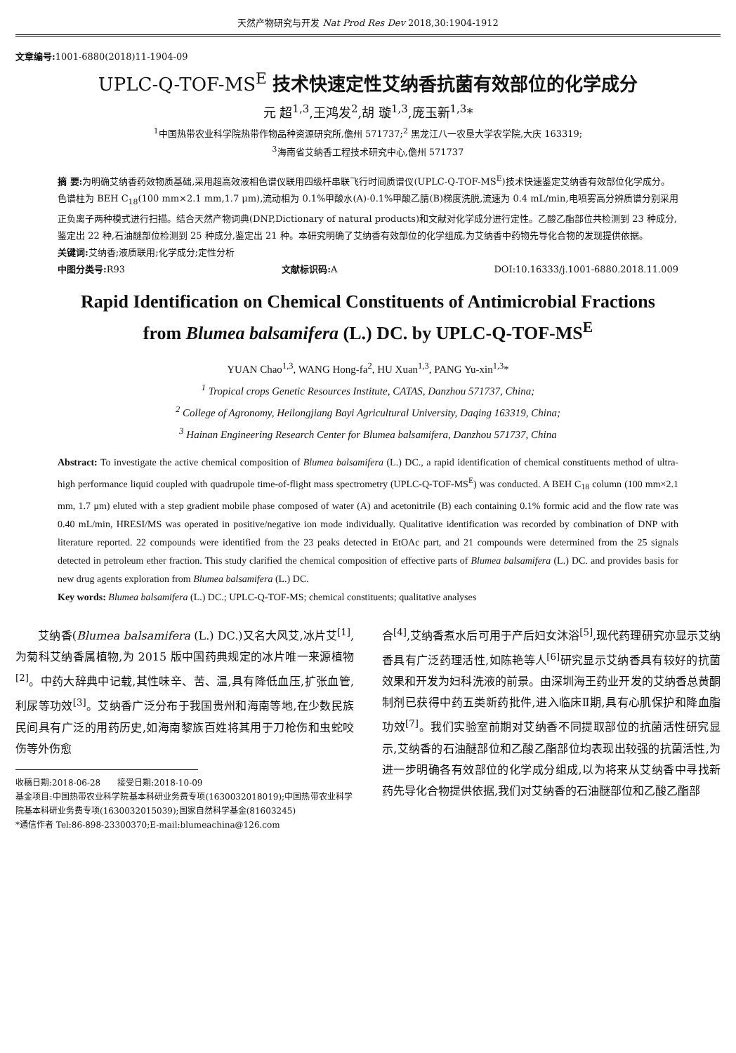天然产物研究与开发 Nat Prod Res Dev 2018,30:1904-1912
文章编号: 1001-6880(2018)11-1904-09
UPLC-Q-TOF-MS<sup>E</sup> 技术快速定性艾纳香抗菌有效部位的化学成分
元 超<sup>1,3</sup>,王鸿发<sup>2</sup>,胡 璇<sup>1,3</sup>,庞玉新<sup>1,3</sup>*
<sup>1</sup> 中国热带农业科学院热带作物品种资源研究所,儋州 571737;<sup>2</sup> 黑龙江八一农垦大学农学院,大庆 163319;
<sup>3</sup> 海南省艾纳香工程技术研究中心,儋州 571737
摘 要: 为明确艾纳香药效物质基础,采用超高效液相色谱仪联用四级杆串联飞行时间质谱仪(UPLC-Q-TOF-MS<sup>E</sup>)技术快速鉴定艾纳香有效部位化学成分。色谱柱为 BEH C<sub>18</sub>(100 mm×2.1 mm,1.7 μm),流动相为 0.1%甲酸水(A)-0.1%甲酸乙腈(B)梯度洗脱,流速为 0.4 mL/min,电喷雾高分辨质谱分别采用正负离子两种模式进行扫描。结合天然产物词典(DNP,Dictionary of natural products)和文献对化学成分进行定性。乙酸乙酯部位共检测到 23 种成分,鉴定出 22 种,石油醚部位检测到 25 种成分,鉴定出 21 种。本研究明确了艾纳香有效部位的化学组成,为艾纳香中药物先导化合物的发现提供依据。
关键词: 艾纳香;液质联用;化学成分;定性分析
中图分类号: R93 文献标识码: A DOI:10.16333/j.1001-6880.2018.11.009
Rapid Identification on Chemical Constituents of Antimicrobial Fractions
from Blumea balsamifera (L.) DC. by UPLC-Q-TOF-MS<sup>E</sup>
YUAN Chao<sup>1,3</sup>, WANG Hong-fa<sup>2</sup>, HU Xuan<sup>1,3</sup>, PANG Yu-xin<sup>1,3</sup>*
<sup>1</sup> Tropical crops Genetic Resources Institute, CATAS, Danzhou 571737, China;
<sup>2</sup> College of Agronomy, Heilongjiang Bayi Agricultural University, Daqing 163319, China;
<sup>3</sup> Hainan Engineering Research Center for Blumea balsamifera, Danzhou 571737, China
Abstract: To investigate the active chemical composition of Blumea balsamifera (L.) DC., a rapid identification of chemical constituents method of ultra-high performance liquid coupled with quadrupole time-of-flight mass spectrometry (UPLC-Q-TOF-MS<sup>E</sup>) was conducted. A BEH C<sub>18</sub> column (100 mm×2.1 mm, 1.7 μm) eluted with a step gradient mobile phase composed of water (A) and acetonitrile (B) each containing 0.1% formic acid and the flow rate was 0.40 mL/min, HRESI/MS was operated in positive/negative ion mode individually. Qualitative identification was recorded by combination of DNP with literature reported. 22 compounds were identified from the 23 peaks detected in EtOAc part, and 21 compounds were determined from the 25 signals detected in petroleum ether fraction. This study clarified the chemical composition of effective parts of Blumea balsamifera (L.) DC. and provides basis for new drug agents exploration from Blumea balsamifera (L.) DC.
Key words: Blumea balsamifera (L.) DC.; UPLC-Q-TOF-MS; chemical constituents; qualitative analyses
　　艾纳香(Blumea balsamifera (L.) DC.)又名大风艾,冰片艾<sup>[1]</sup>,为菊科艾纳香属植物,为 2015 版中国药典规定的冰片唯一来源植物<sup>[2]</sup>。中药大辞典中记载,其性味辛、苦、温,具有降低血压,扩张血管,利尿等功效<sup>[3]</sup>。艾纳香广泛分布于我国贵州和海南等地,在少数民族民间具有广泛的用药历史,如海南黎族百姓将其用于刀枪伤和虫蛇咬伤等外伤愈
收稿日期:2018-06-28　　接受日期:2018-10-09
基金项目:中国热带农业科学院基本科研业务费专项(1630032018019);中国热带农业科学院基本科研业务费专项(1630032015039);国家自然科学基金(81603245)
*通信作者 Tel:86-898-23300370;E-mail:blumeachina@126.com
合<sup>[4]</sup>,艾纳香煮水后可用于产后妇女沐浴<sup>[5]</sup>,现代药理研究亦显示艾纳香具有广泛药理活性,如陈艳等人<sup>[6]</sup>研究显示艾纳香具有较好的抗菌效果和开发为妇科洗液的前景。由深圳海王药业开发的艾纳香总黄酮制剂已获得中药五类新药批件,进入临床Ⅱ期,具有心肌保护和降血脂功效<sup>[7]</sup>。我们实验室前期对艾纳香不同提取部位的抗菌活性研究显示,艾纳香的石油醚部位和乙酸乙酯部位均表现出较强的抗菌活性,为进一步明确各有效部位的化学成分组成,以为将来从艾纳香中寻找新药先导化合物提供依据,我们对艾纳香的石油醚部位和乙酸乙酯部